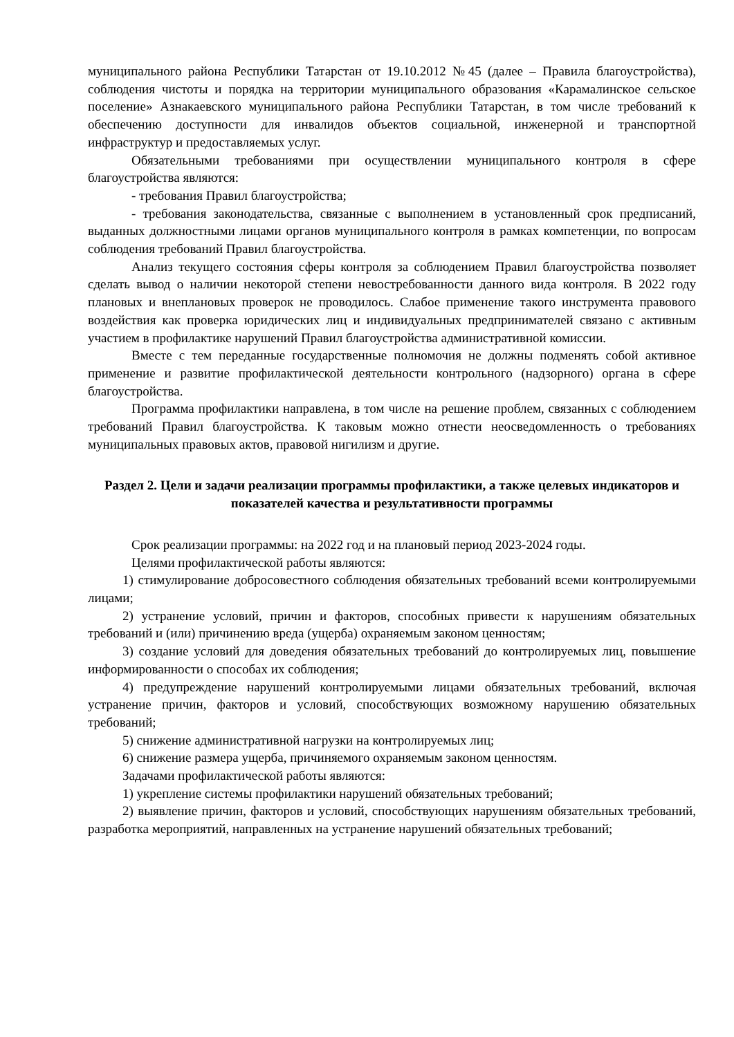муниципального района Республики Татарстан от 19.10.2012 №45 (далее – Правила благоустройства), соблюдения чистоты и порядка на территории муниципального образования «Карамалинское сельское поселение» Азнакаевского муниципального района Республики Татарстан, в том числе требований к обеспечению доступности для инвалидов объектов социальной, инженерной и транспортной инфраструктур и предоставляемых услуг.
Обязательными требованиями при осуществлении муниципального контроля в сфере благоустройства являются:
- требования Правил благоустройства;
- требования законодательства, связанные с выполнением в установленный срок предписаний, выданных должностными лицами органов муниципального контроля в рамках компетенции, по вопросам соблюдения требований Правил благоустройства.
Анализ текущего состояния сферы контроля за соблюдением Правил благоустройства позволяет сделать вывод о наличии некоторой степени невостребованности данного вида контроля. В 2022 году плановых и внеплановых проверок не проводилось. Слабое применение такого инструмента правового воздействия как проверка юридических лиц и индивидуальных предпринимателей связано с активным участием в профилактике нарушений Правил благоустройства административной комиссии.
Вместе с тем переданные государственные полномочия не должны подменять собой активное применение и развитие профилактической деятельности контрольного (надзорного) органа в сфере благоустройства.
Программа профилактики направлена, в том числе на решение проблем, связанных с соблюдением требований Правил благоустройства. К таковым можно отнести неосведомленность о требованиях муниципальных правовых актов, правовой нигилизм и другие.
Раздел 2. Цели и задачи реализации программы профилактики, а также целевых индикаторов и показателей качества и результативности программы
Срок реализации программы: на 2022 год и на плановый период 2023-2024 годы.
Целями профилактической работы являются:
1) стимулирование добросовестного соблюдения обязательных требований всеми контролируемыми лицами;
2) устранение условий, причин и факторов, способных привести к нарушениям обязательных требований и (или) причинению вреда (ущерба) охраняемым законом ценностям;
3) создание условий для доведения обязательных требований до контролируемых лиц, повышение информированности о способах их соблюдения;
4) предупреждение нарушений контролируемыми лицами обязательных требований, включая устранение причин, факторов и условий, способствующих возможному нарушению обязательных требований;
5) снижение административной нагрузки на контролируемых лиц;
6) снижение размера ущерба, причиняемого охраняемым законом ценностям.
Задачами профилактической работы являются:
1) укрепление системы профилактики нарушений обязательных требований;
2) выявление причин, факторов и условий, способствующих нарушениям обязательных требований, разработка мероприятий, направленных на устранение нарушений обязательных требований;